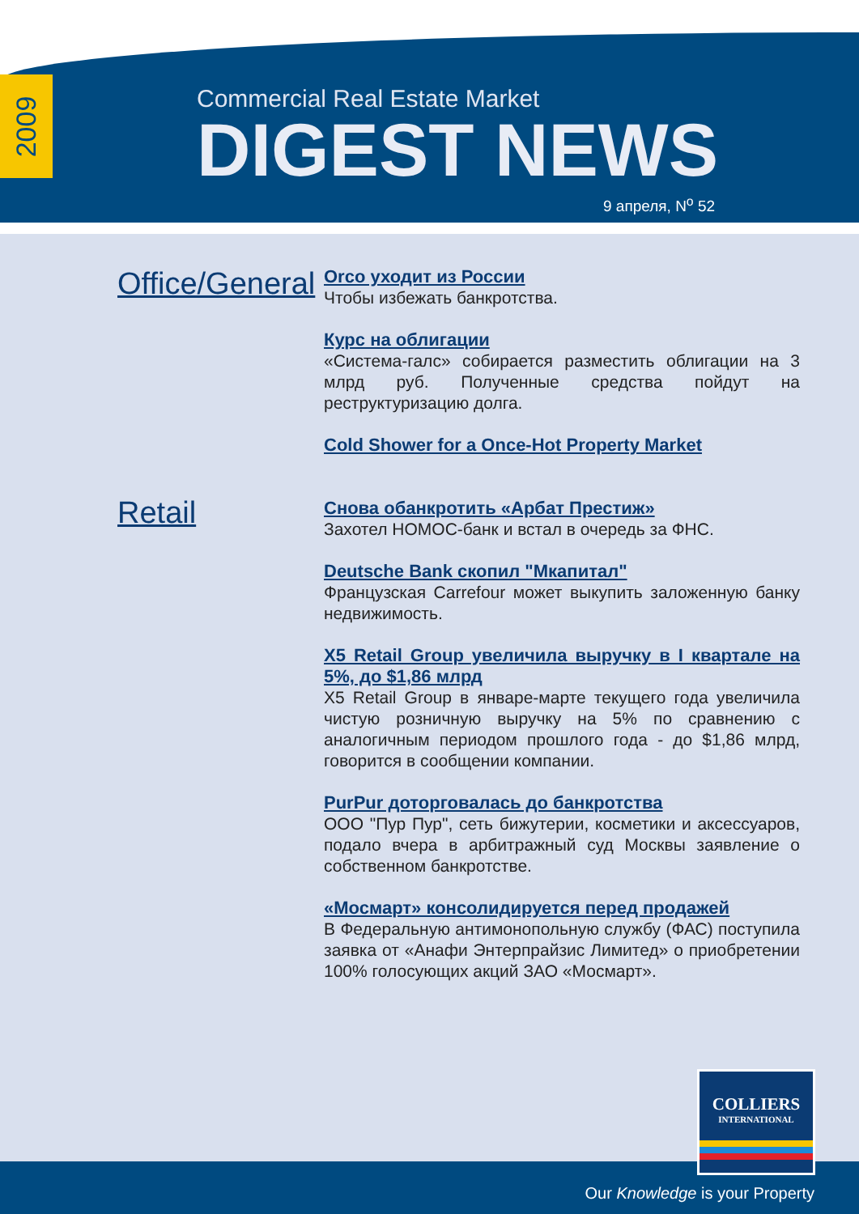2009
Commercial Real Estate Market
DIGEST NEWS
9 апреля, N<sup>o</sup> 52
Office/General
Retail
Orco уходит из России
Чтобы избежать банкротства.
Курс на облигации
«Система-галс» собирается разместить облигации на 3 млрд руб. Полученные средства пойдут на реструктуризацию долга.
Cold Shower for a Once-Hot Property Market
Снова обанкротить «Арбат Престиж»
Захотел НОМОС-банк и встал в очередь за ФНС.
Deutsche Bank скопил "Мкапитал"
Французская Carrefour может выкупить заложенную банку недвижимость.
X5 Retail Group увеличила выручку в I квартале на 5%, до $1,86 млрд
X5 Retail Group в январе-марте текущего года увеличила чистую розничную выручку на 5% по сравнению с аналогичным периодом прошлого года - до $1,86 млрд, говорится в сообщении компании.
PurPur доторговалась до банкротства
ООО "Пур Пур", сеть бижутерии, косметики и аксессуаров, подало вчера в арбитражный суд Москвы заявление о собственном банкротстве.
«Мосмарт» консолидируется перед продажей
В Федеральную антимонопольную службу (ФАС) поступила заявка от «Анафи Энтерпрайзис Лимитед» о приобретении 100% голосующих акций ЗАО «Мосмарт».
Our Knowledge is your Property
COLLIERS
INTERNATIONAL